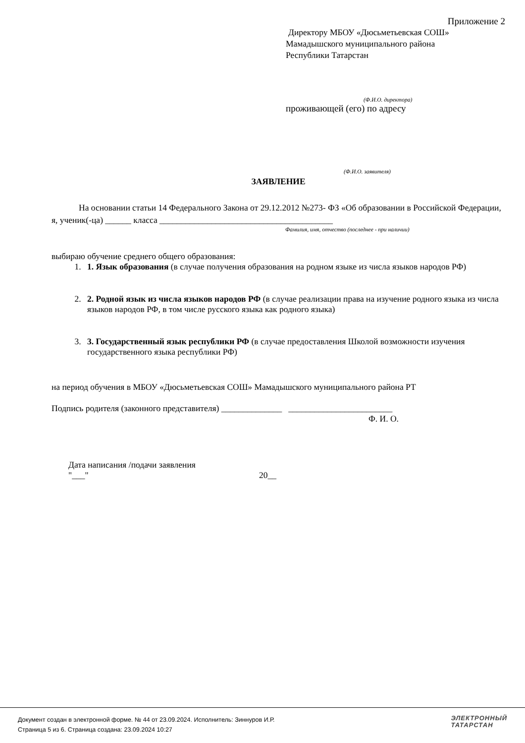Приложение 2
Директору МБОУ «Дюсьметьевская СОШ»
Мамадышского муниципального района
Республики Татарстан
(Ф.И.О. директора)
проживающей (его) по адресу
(Ф.И.О. заявителя)
ЗАЯВЛЕНИЕ
На основании статьи 14 Федерального Закона от 29.12.2012 №273- ФЗ «Об образовании в Российской Федерации, я, ученик(-ца) ______ класса ________________________________________
Фамилия, имя, отчество (последнее - при наличии)
выбираю обучение среднего общего образования:
1. 1. Язык образования (в случае получения образования на родном языке из числа языков народов РФ)
2. 2. Родной язык из числа языков народов РФ (в случае реализации права на изучение родного языка из числа языков народов РФ, в том числе русского языка как родного языка)
3. 3. Государственный язык республики РФ (в случае предоставления Школой возможности изучения государственного языка республики РФ)
на период обучения в МБОУ «Дюсьметьевская СОШ» Мамадышского муниципального района РТ
Подпись родителя (законного представителя) ______________ ________________________
Ф. И. О.
Дата написания /подачи заявления
"___" 20__
Документ создан в электронной форме. № 44 от 23.09.2024. Исполнитель: Зиннуров И.Р.
Страница 5 из 6. Страница создана: 23.09.2024 10:27
ЭЛЕКТРОННЫЙ
ТАТАРСТАН